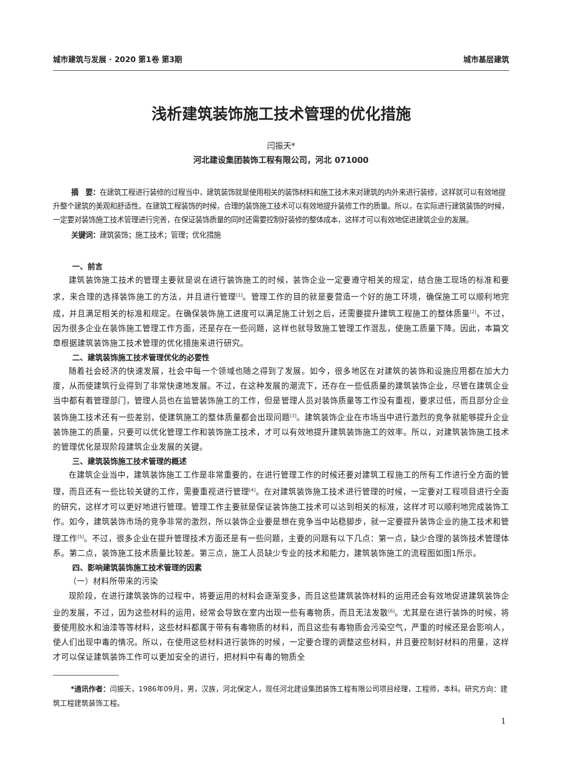城市建筑与发展 · 2020 第1卷 第3期 城市基层建筑
浅析建筑装饰施工技术管理的优化措施
闫振天*
河北建设集团装饰工程有限公司，河北 071000
摘　要：在建筑工程进行装修的过程当中，建筑装饰就是使用相关的装饰材料和施工技术来对建筑的内外来进行装修，这样就可以有效地提升整个建筑的美观和舒适性。在建筑工程装饰的时候，合理的装饰施工技术可以有效地提升装修工作的质量。所以，在实际进行建筑装饰的时候，一定要对装饰施工技术管理进行完善，在保证装饰质量的同时还需要控制好装修的整体成本，这样才可以有效地促进建筑企业的发展。
关键词：建筑装饰；施工技术；管理；优化措施
一、前言
建筑装饰施工技术的管理主要就是说在进行装饰施工的时候，装饰企业一定要遵守相关的规定，结合施工现场的标准和要求，来合理的选择装饰施工的方法，并且进行管理<sup>[1]</sup>。管理工作的目的就是要营造一个好的施工环境，确保施工可以顺利地完成，并且满足相关的标准和规定。在确保装饰施工进度可以满足施工计划之后，还需要提升建筑工程施工的整体质量<sup>[2]</sup>。不过，因为很多企业在装饰施工管理工作方面，还是存在一些问题，这样也就导致施工管理工作混乱，使施工质量下降。因此，本篇文章根据建筑装饰施工技术管理的优化措施来进行研究。
二、建筑装饰施工技术管理优化的必要性
随着社会经济的快速发展，社会中每一个领域也随之得到了发展。如今，很多地区在对建筑的装饰和设施应用都在加大力度，从而使建筑行业得到了非常快速地发展。不过，在这种发展的潮流下，还存在一些低质量的建筑装饰企业，尽管在建筑企业当中都有着管理部门，管理人员也在监管装饰施工的工作，但是管理人员对装饰质量等工作没有重视，要求过低，而且部分企业装饰施工技术还有一些差别，使建筑施工的整体质量都会出现问题<sup>[3]</sup>。建筑装饰企业在市场当中进行激烈的竞争就能够提升企业装饰施工的质量，只要可以优化管理工作和装饰施工技术，才可以有效地提升建筑装饰施工的效率。所以，对建筑装饰施工技术的管理优化是现阶段建筑企业发展的关键。
三、建筑装饰施工技术管理的概述
在建筑企业当中，建筑装饰施工工作是非常重要的，在进行管理工作的时候还要对建筑工程施工的所有工作进行全方面的管理，而且还有一些比较关键的工作，需要重视进行管理<sup>[4]</sup>。在对建筑装饰施工技术进行管理的时候，一定要对工程项目进行全面的研究，这样才可以更好地进行管理。管理工作主要就是保证装饰施工技术可以达到相关的标准，这样才可以顺利地完成装饰工作。如今，建筑装饰市场的竞争非常的激烈，所以装饰企业要是想在竞争当中站稳脚步，就一定要提升装饰企业的施工技术和管理工作<sup>[5]</sup>。不过，很多企业在提升管理技术方面还是有一些问题，主要的问题有以下几点：第一点，缺少合理的装饰技术管理体系。第二点，装饰施工技术质量比较差。第三点，施工人员缺少专业的技术和能力，建筑装饰施工的流程图如图1所示。
四、影响建筑装饰施工技术管理的因素
（一）材料所带来的污染
现阶段，在进行建筑装饰的过程中，将要运用的材料会逐渐变多，而且这些建筑装饰材料的运用还会有效地促进建筑装饰企业的发展，不过，因为这些材料的运用，经常会导致在室内出现一些有毒物质，而且无法发散<sup>[6]</sup>。尤其是在进行装饰的时候，将要使用胶水和油漆等等材料，这些材料都属于带有有毒物质的材料，而且这些有毒物质会污染空气，严重的时候还是会影响人，使人们出现中毒的情况。所以，在使用这些材料进行装饰的时候，一定要合理的调整这些材料，并且要控制好材料的用量，这样才可以保证建筑装饰工作可以更加安全的进行，把材料中有毒的物质全
*通讯作者：闫振天，1986年09月，男，汉族，河北保定人，现任河北建设集团装饰工程有限公司项目经理，工程师，本科。研究方向：建筑工程建筑装饰工程。
1